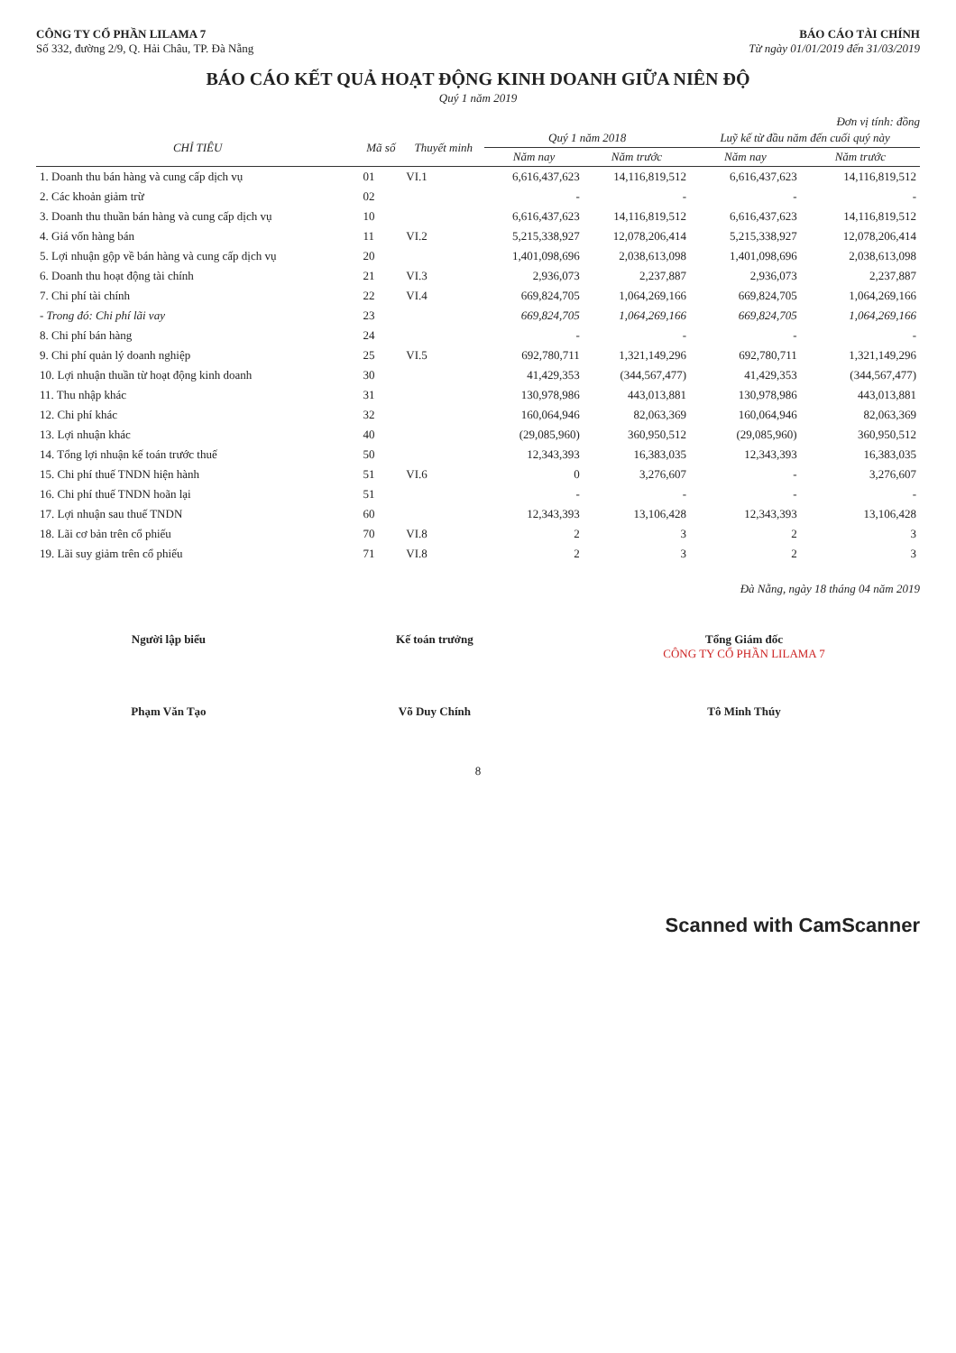CÔNG TY CỔ PHẦN LILAMA 7
Số 332, đường 2/9, Q. Hải Châu, TP. Đà Nẵng
BÁO CÁO TÀI CHÍNH
Từ ngày 01/01/2019 đến 31/03/2019
BÁO CÁO KẾT QUẢ HOẠT ĐỘNG KINH DOANH GIỮA NIÊN ĐỘ
Quý 1 năm 2019
Đơn vị tính: đồng
| CHỈ TIÊU | Mã số | Thuyết minh | Quý 1 năm 2018 | | Luỹ kế từ đầu năm đến cuối quý này | |
| --- | --- | --- | --- | --- | --- | --- |
| | | | Năm nay | Năm trước | Năm nay | Năm trước |
| 1. Doanh thu bán hàng và cung cấp dịch vụ | 01 | VI.1 | 6,616,437,623 | 14,116,819,512 | 6,616,437,623 | 14,116,819,512 |
| 2. Các khoản giảm trừ | 02 | | - | - | - | - |
| 3. Doanh thu thuần bán hàng và cung cấp dịch vụ | 10 | | 6,616,437,623 | 14,116,819,512 | 6,616,437,623 | 14,116,819,512 |
| 4. Giá vốn hàng bán | 11 | VI.2 | 5,215,338,927 | 12,078,206,414 | 5,215,338,927 | 12,078,206,414 |
| 5. Lợi nhuận gộp về bán hàng và cung cấp dịch vụ | 20 | | 1,401,098,696 | 2,038,613,098 | 1,401,098,696 | 2,038,613,098 |
| 6. Doanh thu hoạt động tài chính | 21 | VI.3 | 2,936,073 | 2,237,887 | 2,936,073 | 2,237,887 |
| 7. Chi phí tài chính | 22 | VI.4 | 669,824,705 | 1,064,269,166 | 669,824,705 | 1,064,269,166 |
| - Trong đó: Chi phí lãi vay | 23 | | 669,824,705 | 1,064,269,166 | 669,824,705 | 1,064,269,166 |
| 8. Chi phí bán hàng | 24 | | - | - | - | - |
| 9. Chi phí quản lý doanh nghiệp | 25 | VI.5 | 692,780,711 | 1,321,149,296 | 692,780,711 | 1,321,149,296 |
| 10. Lợi nhuận thuần từ hoạt động kinh doanh | 30 | | 41,429,353 | (344,567,477) | 41,429,353 | (344,567,477) |
| 11. Thu nhập khác | 31 | | 130,978,986 | 443,013,881 | 130,978,986 | 443,013,881 |
| 12. Chi phí khác | 32 | | 160,064,946 | 82,063,369 | 160,064,946 | 82,063,369 |
| 13. Lợi nhuận khác | 40 | | (29,085,960) | 360,950,512 | (29,085,960) | 360,950,512 |
| 14. Tổng lợi nhuận kế toán trước thuế | 50 | | 12,343,393 | 16,383,035 | 12,343,393 | 16,383,035 |
| 15. Chi phí thuế TNDN hiện hành | 51 | VI.6 | 0 | 3,276,607 | - | 3,276,607 |
| 16. Chi phí thuế TNDN hoãn lại | 51 | | - | - | - | - |
| 17. Lợi nhuận sau thuế TNDN | 60 | | 12,343,393 | 13,106,428 | 12,343,393 | 13,106,428 |
| 18. Lãi cơ bản trên cổ phiếu | 70 | VI.8 | 2 | 3 | 2 | 3 |
| 19. Lãi suy giảm trên cổ phiếu | 71 | VI.8 | 2 | 3 | 2 | 3 |
Đà Nẵng, ngày 18 tháng 04 năm 2019
Người lập biểu
Phạm Văn Tạo
Kế toán trưởng
Võ Duy Chính
Tổng Giám đốc
CÔNG TY CỔ PHẦN LILAMA 7
Tô Minh Thúy
8
Scanned with CamScanner